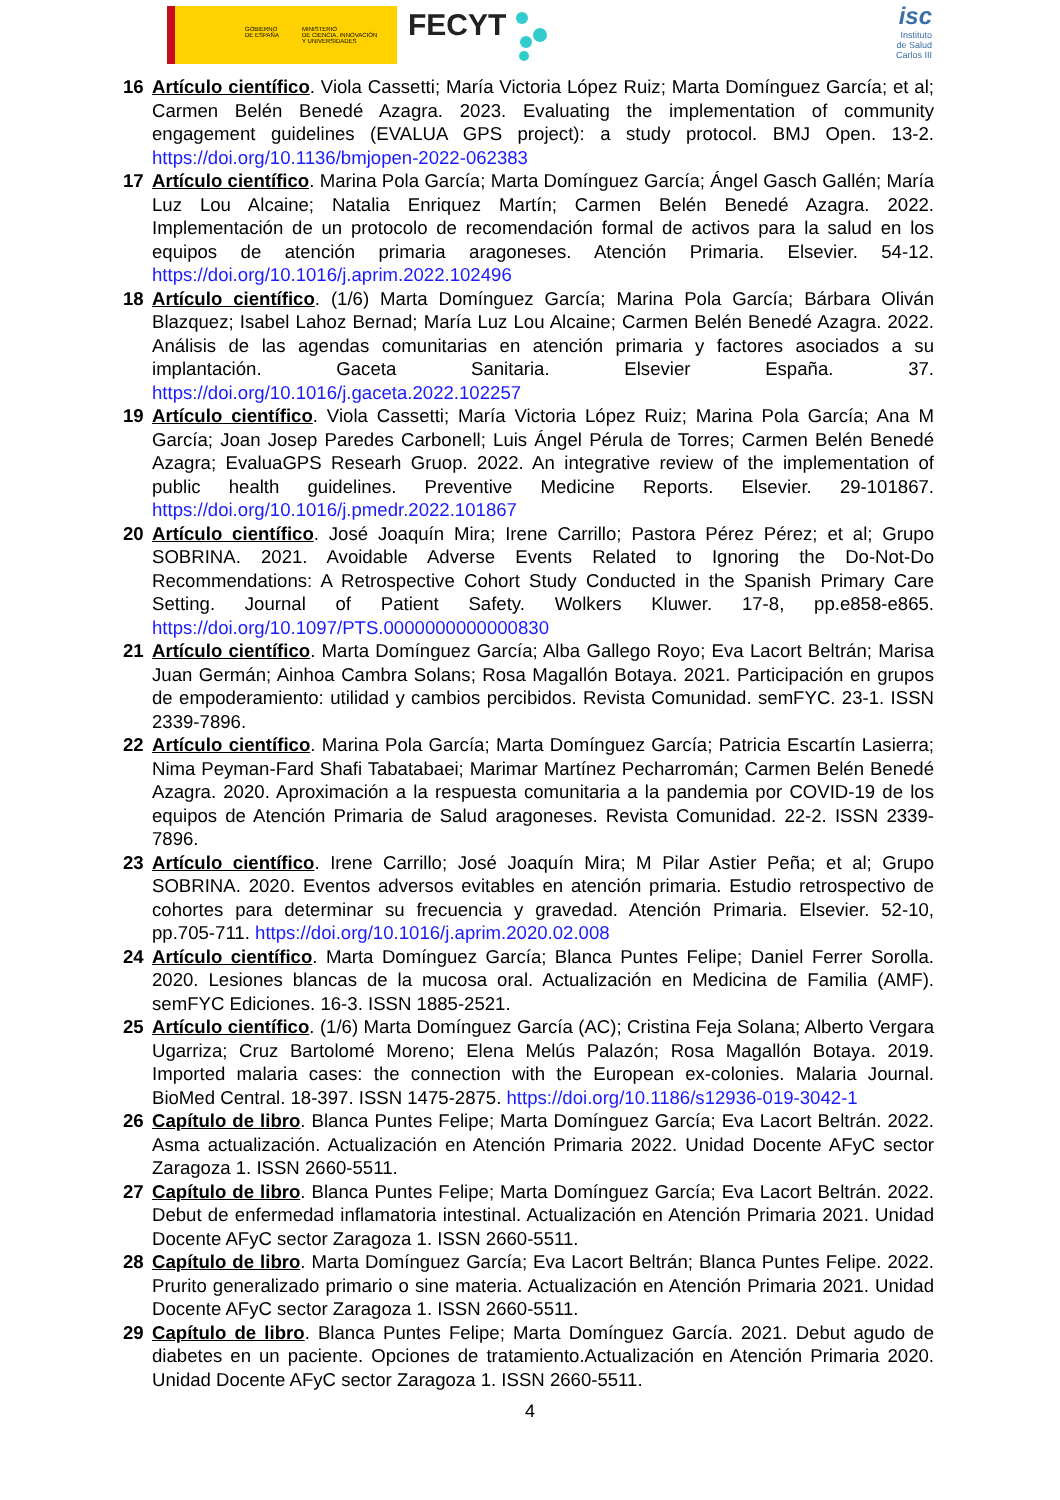GOBIERNO
DE ESPAÑA
MINISTERIO
DE CIENCIA, INNOVACIÓN
Y UNIVERSIDADES
FECYT
isc
Instituto
de Salud
Carlos III
16 Artículo científico. Viola Cassetti; María Victoria López Ruiz; Marta Domínguez García; et al; Carmen Belén Benedé Azagra. 2023. Evaluating the implementation of community engagement guidelines (EVALUA GPS project): a study protocol. BMJ Open. 13-2. https://doi.org/10.1136/bmjopen-2022-062383
17 Artículo científico. Marina Pola García; Marta Domínguez García; Ángel Gasch Gallén; María Luz Lou Alcaine; Natalia Enriquez Martín; Carmen Belén Benedé Azagra. 2022. Implementación de un protocolo de recomendación formal de activos para la salud en los equipos de atención primaria aragoneses. Atención Primaria. Elsevier. 54-12. https://doi.org/10.1016/j.aprim.2022.102496
18 Artículo científico. (1/6) Marta Domínguez García; Marina Pola García; Bárbara Oliván Blazquez; Isabel Lahoz Bernad; María Luz Lou Alcaine; Carmen Belén Benedé Azagra. 2022. Análisis de las agendas comunitarias en atención primaria y factores asociados a su implantación. Gaceta Sanitaria. Elsevier España. 37. https://doi.org/10.1016/j.gaceta.2022.102257
19 Artículo científico. Viola Cassetti; María Victoria López Ruiz; Marina Pola García; Ana M García; Joan Josep Paredes Carbonell; Luis Ángel Pérula de Torres; Carmen Belén Benedé Azagra; EvaluaGPS Researh Gruop. 2022. An integrative review of the implementation of public health guidelines. Preventive Medicine Reports. Elsevier. 29-101867. https://doi.org/10.1016/j.pmedr.2022.101867
20 Artículo científico. José Joaquín Mira; Irene Carrillo; Pastora Pérez Pérez; et al; Grupo SOBRINA. 2021. Avoidable Adverse Events Related to Ignoring the Do-Not-Do Recommendations: A Retrospective Cohort Study Conducted in the Spanish Primary Care Setting. Journal of Patient Safety. Wolkers Kluwer. 17-8, pp.e858-e865. https://doi.org/10.1097/PTS.0000000000000830
21 Artículo científico. Marta Domínguez García; Alba Gallego Royo; Eva Lacort Beltrán; Marisa Juan Germán; Ainhoa Cambra Solans; Rosa Magallón Botaya. 2021. Participación en grupos de empoderamiento: utilidad y cambios percibidos. Revista Comunidad. semFYC. 23-1. ISSN 2339-7896.
22 Artículo científico. Marina Pola García; Marta Domínguez García; Patricia Escartín Lasierra; Nima Peyman-Fard Shafi Tabatabaei; Marimar Martínez Pecharromán; Carmen Belén Benedé Azagra. 2020. Aproximación a la respuesta comunitaria a la pandemia por COVID-19 de los equipos de Atención Primaria de Salud aragoneses. Revista Comunidad. 22-2. ISSN 2339-7896.
23 Artículo científico. Irene Carrillo; José Joaquín Mira; M Pilar Astier Peña; et al; Grupo SOBRINA. 2020. Eventos adversos evitables en atención primaria. Estudio retrospectivo de cohortes para determinar su frecuencia y gravedad. Atención Primaria. Elsevier. 52-10, pp.705-711. https://doi.org/10.1016/j.aprim.2020.02.008
24 Artículo científico. Marta Domínguez García; Blanca Puntes Felipe; Daniel Ferrer Sorolla. 2020. Lesiones blancas de la mucosa oral. Actualización en Medicina de Familia (AMF). semFYC Ediciones. 16-3. ISSN 1885-2521.
25 Artículo científico. (1/6) Marta Domínguez García (AC); Cristina Feja Solana; Alberto Vergara Ugarriza; Cruz Bartolomé Moreno; Elena Melús Palazón; Rosa Magallón Botaya. 2019. Imported malaria cases: the connection with the European ex-colonies. Malaria Journal. BioMed Central. 18-397. ISSN 1475-2875. https://doi.org/10.1186/s12936-019-3042-1
26 Capítulo de libro. Blanca Puntes Felipe; Marta Domínguez García; Eva Lacort Beltrán. 2022. Asma actualización. Actualización en Atención Primaria 2022. Unidad Docente AFyC sector Zaragoza 1. ISSN 2660-5511.
27 Capítulo de libro. Blanca Puntes Felipe; Marta Domínguez García; Eva Lacort Beltrán. 2022. Debut de enfermedad inflamatoria intestinal. Actualización en Atención Primaria 2021. Unidad Docente AFyC sector Zaragoza 1. ISSN 2660-5511.
28 Capítulo de libro. Marta Domínguez García; Eva Lacort Beltrán; Blanca Puntes Felipe. 2022. Prurito generalizado primario o sine materia. Actualización en Atención Primaria 2021. Unidad Docente AFyC sector Zaragoza 1. ISSN 2660-5511.
29 Capítulo de libro. Blanca Puntes Felipe; Marta Domínguez García. 2021. Debut agudo de diabetes en un paciente. Opciones de tratamiento.Actualización en Atención Primaria 2020. Unidad Docente AFyC sector Zaragoza 1. ISSN 2660-5511.
4